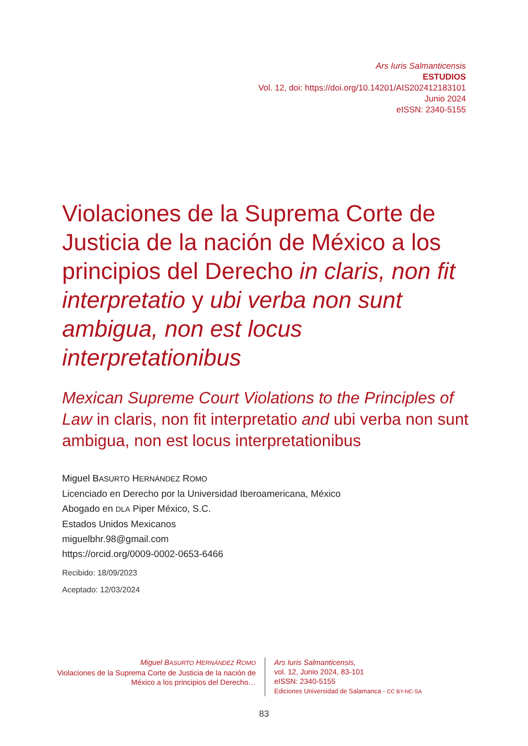Ars Iuris Salmanticensis
ESTUDIOS
Vol. 12, doi: https://doi.org/10.14201/AIS202412183101
Junio 2024
eISSN: 2340-5155
Violaciones de la Suprema Corte de Justicia de la nación de México a los principios del Derecho in claris, non fit interpretatio y ubi verba non sunt ambigua, non est locus interpretationibus
Mexican Supreme Court Violations to the Principles of Law in claris, non fit interpretatio and ubi verba non sunt ambigua, non est locus interpretationibus
Miguel BASURTO HERNÁNDEZ ROMO
Licenciado en Derecho por la Universidad Iberoamericana, México
Abogado en DLA Piper México, S.C.
Estados Unidos Mexicanos
miguelbhr.98@gmail.com
https://orcid.org/0009-0002-0653-6466
Recibido: 18/09/2023
Aceptado: 12/03/2024
Miguel BASURTO HERNÁNDEZ ROMO
Violaciones de la Suprema Corte de Justicia de la nación de México a los principios del Derecho…
Ars Iuris Salmanticensis,
vol. 12, Junio 2024, 83-101
eISSN: 2340-5155
Ediciones Universidad de Salamanca - CC BY-NC-SA
83